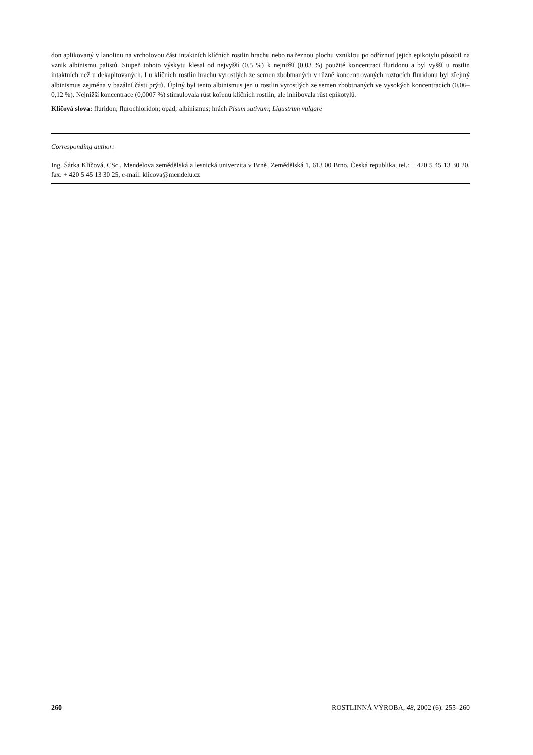don aplikovaný v lanolinu na vrcholovou část intaktních klíčních rostlin hrachu nebo na řeznou plochu vzniklou po odříznutí jejich epikotylu působil na vznik albinismu palistů. Stupeň tohoto výskytu klesal od nejvyšší (0,5 %) k nejnižší (0,03 %) použité koncentraci fluridonu a byl vyšší u rostlin intaktních než u dekapitovaných. I u klíčních rostlin hrachu vyrostlých ze semen zbobtnaných v různě koncentrovaných roztocích fluridonu byl zřejmý albinismus zejména v bazální části prýtů. Úplný byl tento albinismus jen u rostlin vyrostlých ze semen zbobtnaných ve vysokých koncentracích (0,06–0,12 %). Nejnižší koncentrace (0,0007 %) stimulovala růst kořenů klíčních rostlin, ale inhibovala růst epikotylů.
Klíčová slova: fluridon; flurochloridon; opad; albinismus; hrách Pisum sativum; Ligustrum vulgare
Corresponding author:
Ing. Šárka Klíčová, CSc., Mendelova zemědělská a lesnická univerzita v Brně, Zemědělská 1, 613 00 Brno, Česká republika, tel.: + 420 5 45 13 30 20, fax: + 420 5 45 13 30 25, e-mail: klicova@mendelu.cz
260 ROSTLINNÁ VÝROBA, 48, 2002 (6): 255–260